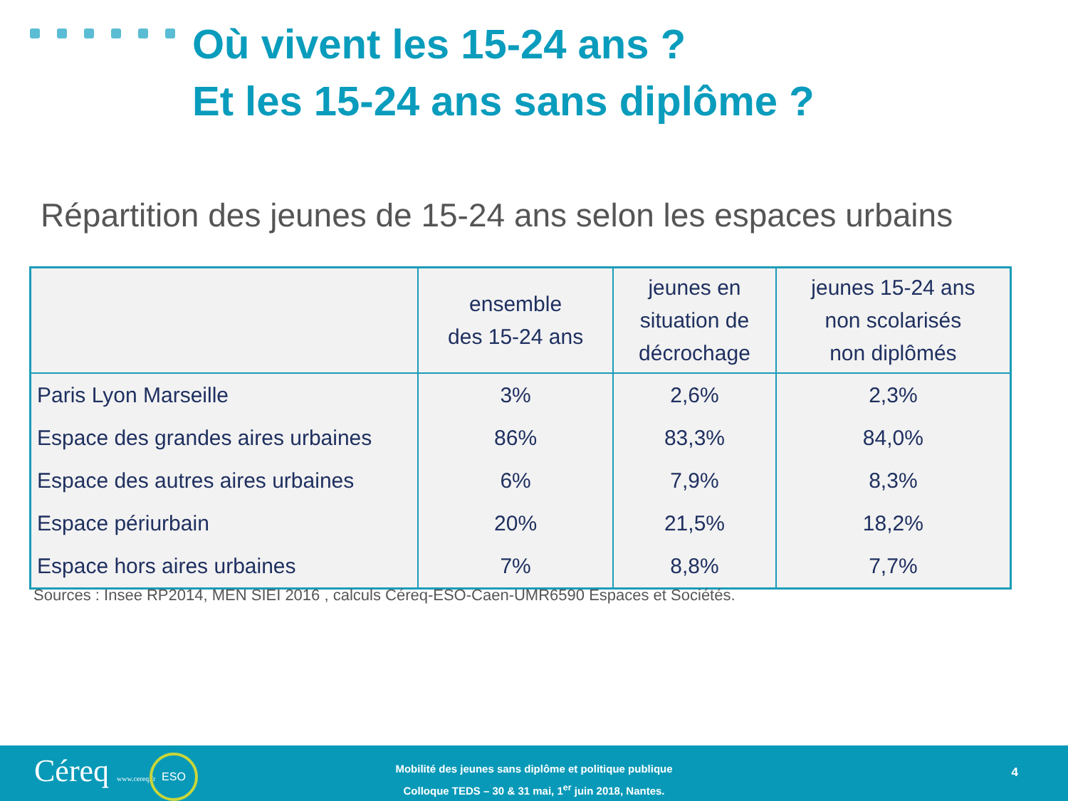Où vivent les 15-24 ans ?
Et les 15-24 ans sans diplôme ?
Répartition des jeunes de 15-24 ans selon les espaces urbains
| | ensemble des 15-24 ans | jeunes en situation de décrochage | jeunes 15-24 ans non scolarisés non diplômés |
| --- | --- | --- | --- |
| Paris Lyon Marseille | 3% | 2,6% | 2,3% |
| Espace des grandes aires urbaines | 86% | 83,3% | 84,0% |
| Espace des autres aires urbaines | 6% | 7,9% | 8,3% |
| Espace périurbain | 20% | 21,5% | 18,2% |
| Espace hors aires urbaines | 7% | 8,8% | 7,7% |
Sources : Insee RP2014, MEN SIEI 2016 , calculs Céreq-ESO-Caen-UMR6590 Espaces et Sociétés.
Céreq www.cereq.fr ESO
Mobilité des jeunes sans diplôme et politique publique
Colloque TEDS – 30 & 31 mai, 1<sup>er</sup> juin 2018, Nantes.
4